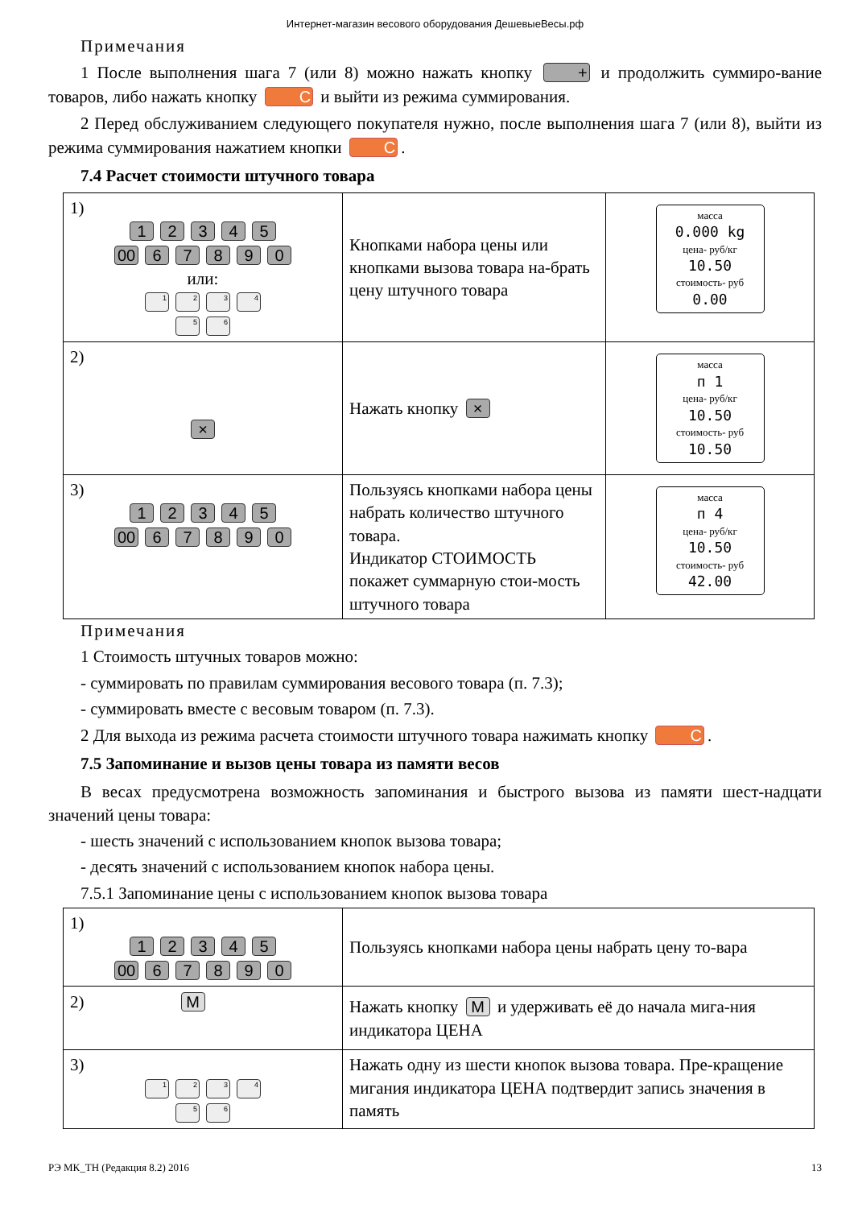Интернет-магазин весового оборудования ДешевыеВесы.рф
Примечания
1 После выполнения шага 7 (или 8) можно нажать кнопку + и продолжить суммиро-вание товаров, либо нажать кнопку C и выйти из режима суммирования.
2 Перед обслуживанием следующего покупателя нужно, после выполнения шага 7 (или 8), выйти из режима суммирования нажатием кнопки C.
7.4 Расчет стоимости штучного товара
| 1) 1 2 3 4 5 00 6 7 8 9 0 или: 1 2 3 4 5 6 | Кнопками набора цены или кнопками вызова товара на-брать цену штучного товара | масса 0.000 kg цена- руб/кг 10.50 стоимость- руб 0.00 |
| 2) × | Нажать кнопку × | масса п 1 цена- руб/кг 10.50 стоимость- руб 10.50 |
| 3) 1 2 3 4 5 00 6 7 8 9 0 | Пользуясь кнопками набора цены набрать количество штучного товара. Индикатор СТОИМОСТЬ покажет суммарную стои-мость штучного товара | масса п 4 цена- руб/кг 10.50 стоимость- руб 42.00 |
Примечания
1 Стоимость штучных товаров можно:
- суммировать по правилам суммирования весового товара (п. 7.3);
- суммировать вместе с весовым товаром (п. 7.3).
2 Для выхода из режима расчета стоимости штучного товара нажимать кнопку C.
7.5 Запоминание и вызов цены товара из памяти весов
В весах предусмотрена возможность запоминания и быстрого вызова из памяти шест-надцати значений цены товара:
- шесть значений с использованием кнопок вызова товара;
- десять значений с использованием кнопок набора цены.
7.5.1 Запоминание цены с использованием кнопок вызова товара
| 1) 1 2 3 4 5 00 6 7 8 9 0 | Пользуясь кнопками набора цены набрать цену то-вара |
| 2) M | Нажать кнопку M и удерживать её до начала мига-ния индикатора ЦЕНА |
| 3) 1 2 3 4 5 6 | Нажать одну из шести кнопок вызова товара. Пре-кращение мигания индикатора ЦЕНА подтвердит запись значения в память |
РЭ МК_ТН (Редакция 8.2) 2016 13